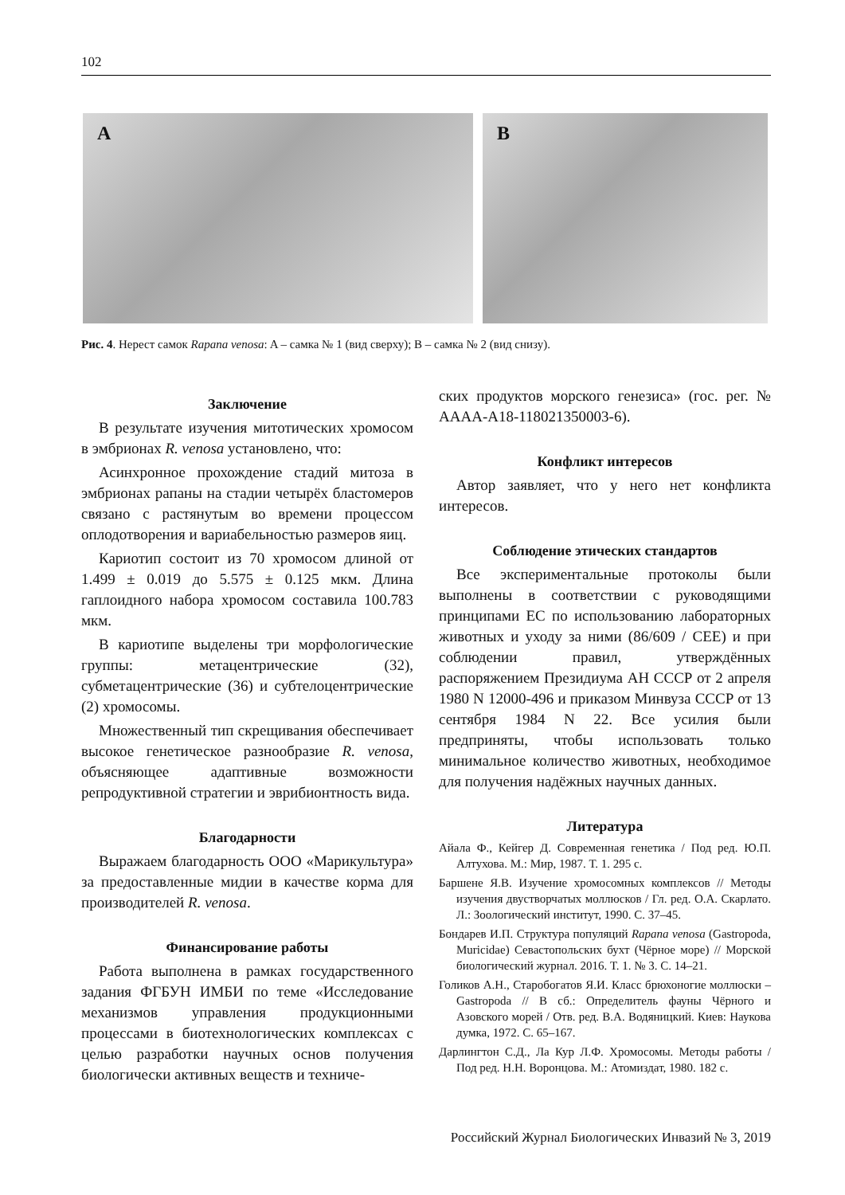102
A
B
Рис. 4. Нерест самок Rapana venosa: A – самка № 1 (вид сверху); B – самка № 2 (вид снизу).
Заключение
В результате изучения митотических хромосом в эмбрионах R. venosa установлено, что:
Асинхронное прохождение стадий митоза в эмбрионах рапаны на стадии четырёх бластомеров связано с растянутым во времени процессом оплодотворения и вариабельностью размеров яиц.
Кариотип состоит из 70 хромосом длиной от 1.499 ± 0.019 до 5.575 ± 0.125 мкм. Длина гаплоидного набора хромосом составила 100.783 мкм.
В кариотипе выделены три морфологические группы: метацентрические (32), субметацентрические (36) и субтелоцентрические (2) хромосомы.
Множественный тип скрещивания обеспечивает высокое генетическое разнообразие R. venosa, объясняющее адаптивные возможности репродуктивной стратегии и эврибионтность вида.
Благодарности
Выражаем благодарность ООО «Марикультура» за предоставленные мидии в качестве корма для производителей R. venosa.
Финансирование работы
Работа выполнена в рамках государственного задания ФГБУН ИМБИ по теме «Исследование механизмов управления продукционными процессами в биотехнологических комплексах с целью разработки научных основ получения биологически активных веществ и техниче-
ских продуктов морского генезиса» (гос. рег. № АААА-А18-118021350003-6).
Конфликт интересов
Автор заявляет, что у него нет конфликта интересов.
Соблюдение этических стандартов
Все экспериментальные протоколы были выполнены в соответствии с руководящими принципами ЕС по использованию лабораторных животных и уходу за ними (86/609 / CEE) и при соблюдении правил, утверждённых распоряжением Президиума АН СССР от 2 апреля 1980 N 12000-496 и приказом Минвуза СССР от 13 сентября 1984 N 22. Все усилия были предприняты, чтобы использовать только минимальное количество животных, необходимое для получения надёжных научных данных.
Литература
Айала Ф., Кейгер Д. Современная генетика / Под ред. Ю.П. Алтухова. М.: Мир, 1987. Т. 1. 295 с.
Баршене Я.В. Изучение хромосомных комплексов // Методы изучения двустворчатых моллюсков / Гл. ред. О.А. Скарлато. Л.: Зоологический институт, 1990. С. 37–45.
Бондарев И.П. Структура популяций Rapana venosa (Gastropoda, Muricidae) Севастопольских бухт (Чёрное море) // Морской биологический журнал. 2016. Т. 1. № 3. С. 14–21.
Голиков А.Н., Старобогатов Я.И. Класс брюхоногие моллюски – Gastropoda // В сб.: Определитель фауны Чёрного и Азовского морей / Отв. ред. В.А. Водяницкий. Киев: Наукова думка, 1972. С. 65–167.
Дарлингтон С.Д., Ла Кур Л.Ф. Хромосомы. Методы работы / Под ред. Н.Н. Воронцова. М.: Атомиздат, 1980. 182 с.
Российский Журнал Биологических Инвазий № 3, 2019